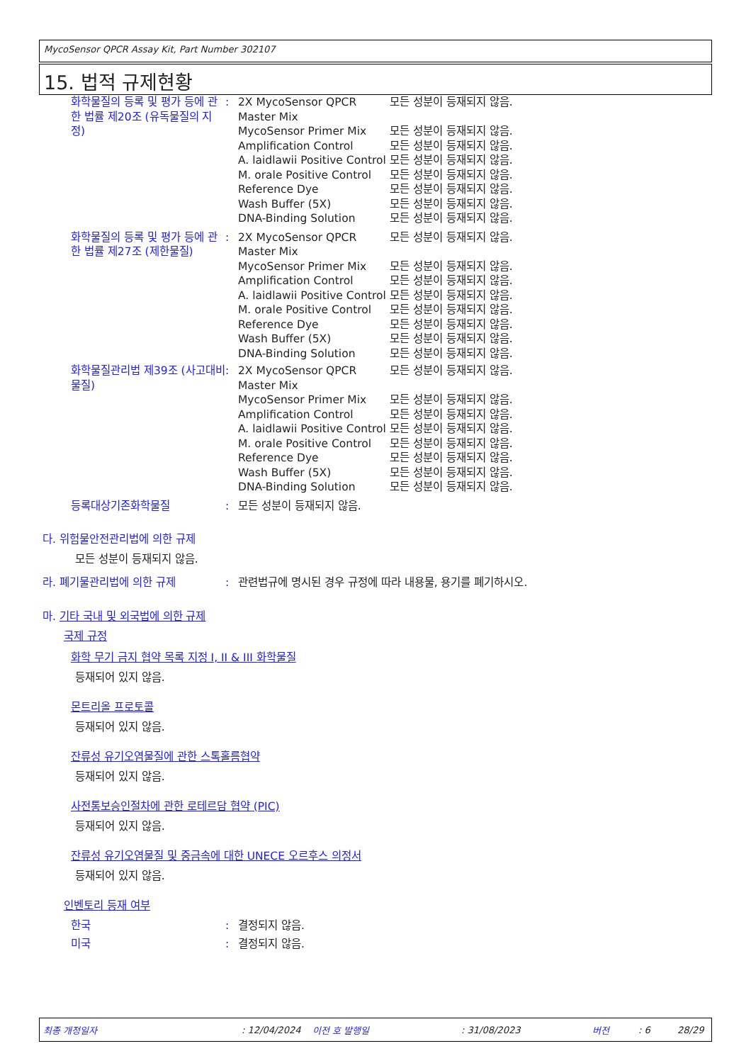MycoSensor QPCR Assay Kit, Part Number 302107
15. 법적 규제현황
| 화학물질의 등록 및 평가 등에 관한 법률 제20조 (유독물질의 지정) | : | 2X MycoSensor QPCR Master Mix | 모든 성분이 등재되지 않음. |
| | | MycoSensor Primer Mix | 모든 성분이 등재되지 않음. |
| | | Amplification Control | 모든 성분이 등재되지 않음. |
| | | A. laidlawii Positive Control | 모든 성분이 등재되지 않음. |
| | | M. orale Positive Control | 모든 성분이 등재되지 않음. |
| | | Reference Dye | 모든 성분이 등재되지 않음. |
| | | Wash Buffer (5X) | 모든 성분이 등재되지 않음. |
| | | DNA-Binding Solution | 모든 성분이 등재되지 않음. |
| 화학물질의 등록 및 평가 등에 관한 법률 제27조 (제한물질) | : | 2X MycoSensor QPCR Master Mix | 모든 성분이 등재되지 않음. |
| | | MycoSensor Primer Mix | 모든 성분이 등재되지 않음. |
| | | Amplification Control | 모든 성분이 등재되지 않음. |
| | | A. laidlawii Positive Control | 모든 성분이 등재되지 않음. |
| | | M. orale Positive Control | 모든 성분이 등재되지 않음. |
| | | Reference Dye | 모든 성분이 등재되지 않음. |
| | | Wash Buffer (5X) | 모든 성분이 등재되지 않음. |
| | | DNA-Binding Solution | 모든 성분이 등재되지 않음. |
| 화학물질관리법 제39조 (사고대비물질) | : | 2X MycoSensor QPCR Master Mix | 모든 성분이 등재되지 않음. |
| | | MycoSensor Primer Mix | 모든 성분이 등재되지 않음. |
| | | Amplification Control | 모든 성분이 등재되지 않음. |
| | | A. laidlawii Positive Control | 모든 성분이 등재되지 않음. |
| | | M. orale Positive Control | 모든 성분이 등재되지 않음. |
| | | Reference Dye | 모든 성분이 등재되지 않음. |
| | | Wash Buffer (5X) | 모든 성분이 등재되지 않음. |
| | | DNA-Binding Solution | 모든 성분이 등재되지 않음. |
| 등록대상기존화학물질 | : | 모든 성분이 등재되지 않음. | |
다. 위험물안전관리법에 의한 규제
모든 성분이 등재되지 않음.
| 라. 폐기물관리법에 의한 규제 | : | 관련법규에 명시된 경우 규정에 따라 내용물, 용기를 폐기하시오. |
마. 기타 국내 및 외국법에 의한 규제
국제 규정
화학 무기 금지 협약 목록 지정 I, II & III 화학물질
등재되어 있지 않음.
몬트리올 프로토콜
등재되어 있지 않음.
잔류성 유기오염물질에 관한 스톡홀름협약
등재되어 있지 않음.
사전통보승인절차에 관한 로테르담 협약 (PIC)
등재되어 있지 않음.
잔류성 유기오염물질 및 중금속에 대한 UNECE 오르후스 의정서
등재되어 있지 않음.
인벤토리 등재 여부
| 한국 | : | 결정되지 않음. |
| 미국 | : | 결정되지 않음. |
최종 개정일자: 12/04/2024 이전 호 발행일: 31/08/2023 버전: 6 28/29